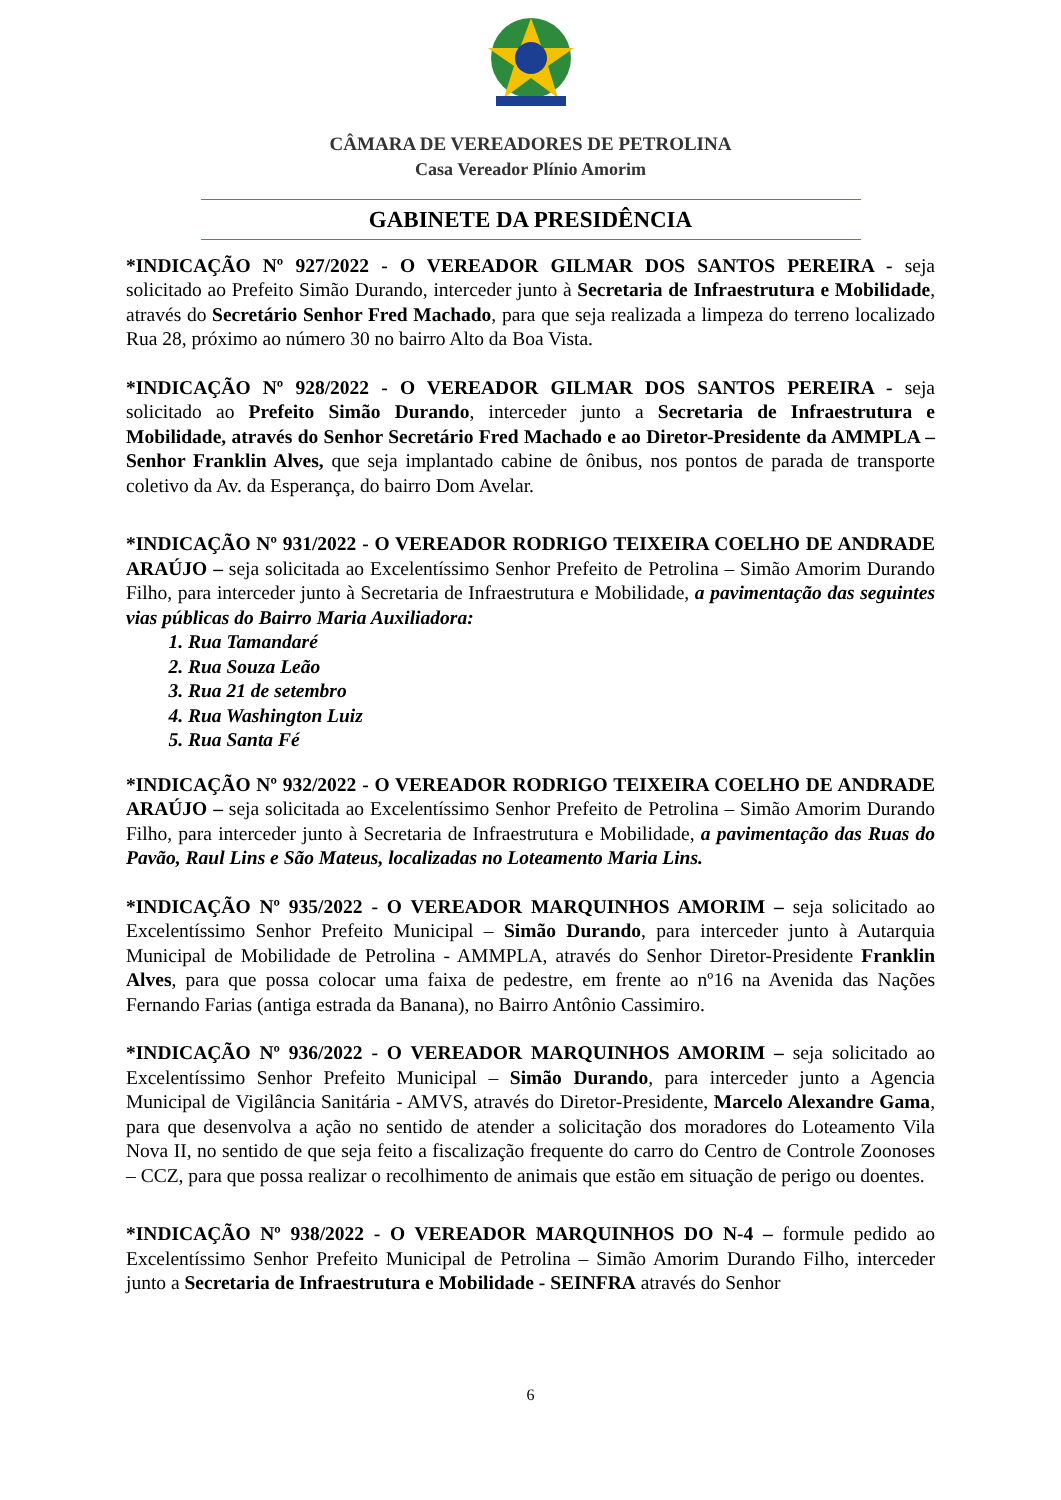CÂMARA DE VEREADORES DE PETROLINA
Casa Vereador Plínio Amorim
GABINETE DA PRESIDÊNCIA
*INDICAÇÃO Nº 927/2022 - O VEREADOR GILMAR DOS SANTOS PEREIRA - seja solicitado ao Prefeito Simão Durando, interceder junto à Secretaria de Infraestrutura e Mobilidade, através do Secretário Senhor Fred Machado, para que seja realizada a limpeza do terreno localizado Rua 28, próximo ao número 30 no bairro Alto da Boa Vista.
*INDICAÇÃO Nº 928/2022 - O VEREADOR GILMAR DOS SANTOS PEREIRA - seja solicitado ao Prefeito Simão Durando, interceder junto a Secretaria de Infraestrutura e Mobilidade, através do Senhor Secretário Fred Machado e ao Diretor-Presidente da AMMPLA – Senhor Franklin Alves, que seja implantado cabine de ônibus, nos pontos de parada de transporte coletivo da Av. da Esperança, do bairro Dom Avelar.
*INDICAÇÃO Nº 931/2022 - O VEREADOR RODRIGO TEIXEIRA COELHO DE ANDRADE ARAÚJO – seja solicitada ao Excelentíssimo Senhor Prefeito de Petrolina – Simão Amorim Durando Filho, para interceder junto à Secretaria de Infraestrutura e Mobilidade, a pavimentação das seguintes vias públicas do Bairro Maria Auxiliadora:
1. Rua Tamandaré
2. Rua Souza Leão
3. Rua 21 de setembro
4. Rua Washington Luiz
5. Rua Santa Fé
*INDICAÇÃO Nº 932/2022 - O VEREADOR RODRIGO TEIXEIRA COELHO DE ANDRADE ARAÚJO – seja solicitada ao Excelentíssimo Senhor Prefeito de Petrolina – Simão Amorim Durando Filho, para interceder junto à Secretaria de Infraestrutura e Mobilidade, a pavimentação das Ruas do Pavão, Raul Lins e São Mateus, localizadas no Loteamento Maria Lins.
*INDICAÇÃO Nº 935/2022 - O VEREADOR MARQUINHOS AMORIM – seja solicitado ao Excelentíssimo Senhor Prefeito Municipal – Simão Durando, para interceder junto à Autarquia Municipal de Mobilidade de Petrolina - AMMPLA, através do Senhor Diretor-Presidente Franklin Alves, para que possa colocar uma faixa de pedestre, em frente ao nº16 na Avenida das Nações Fernando Farias (antiga estrada da Banana), no Bairro Antônio Cassimiro.
*INDICAÇÃO Nº 936/2022 - O VEREADOR MARQUINHOS AMORIM – seja solicitado ao Excelentíssimo Senhor Prefeito Municipal – Simão Durando, para interceder junto a Agencia Municipal de Vigilância Sanitária - AMVS, através do Diretor-Presidente, Marcelo Alexandre Gama, para que desenvolva a ação no sentido de atender a solicitação dos moradores do Loteamento Vila Nova II, no sentido de que seja feito a fiscalização frequente do carro do Centro de Controle Zoonoses – CCZ, para que possa realizar o recolhimento de animais que estão em situação de perigo ou doentes.
*INDICAÇÃO Nº 938/2022 - O VEREADOR MARQUINHOS DO N-4 – formule pedido ao Excelentíssimo Senhor Prefeito Municipal de Petrolina – Simão Amorim Durando Filho, interceder junto a Secretaria de Infraestrutura e Mobilidade - SEINFRA através do Senhor
6